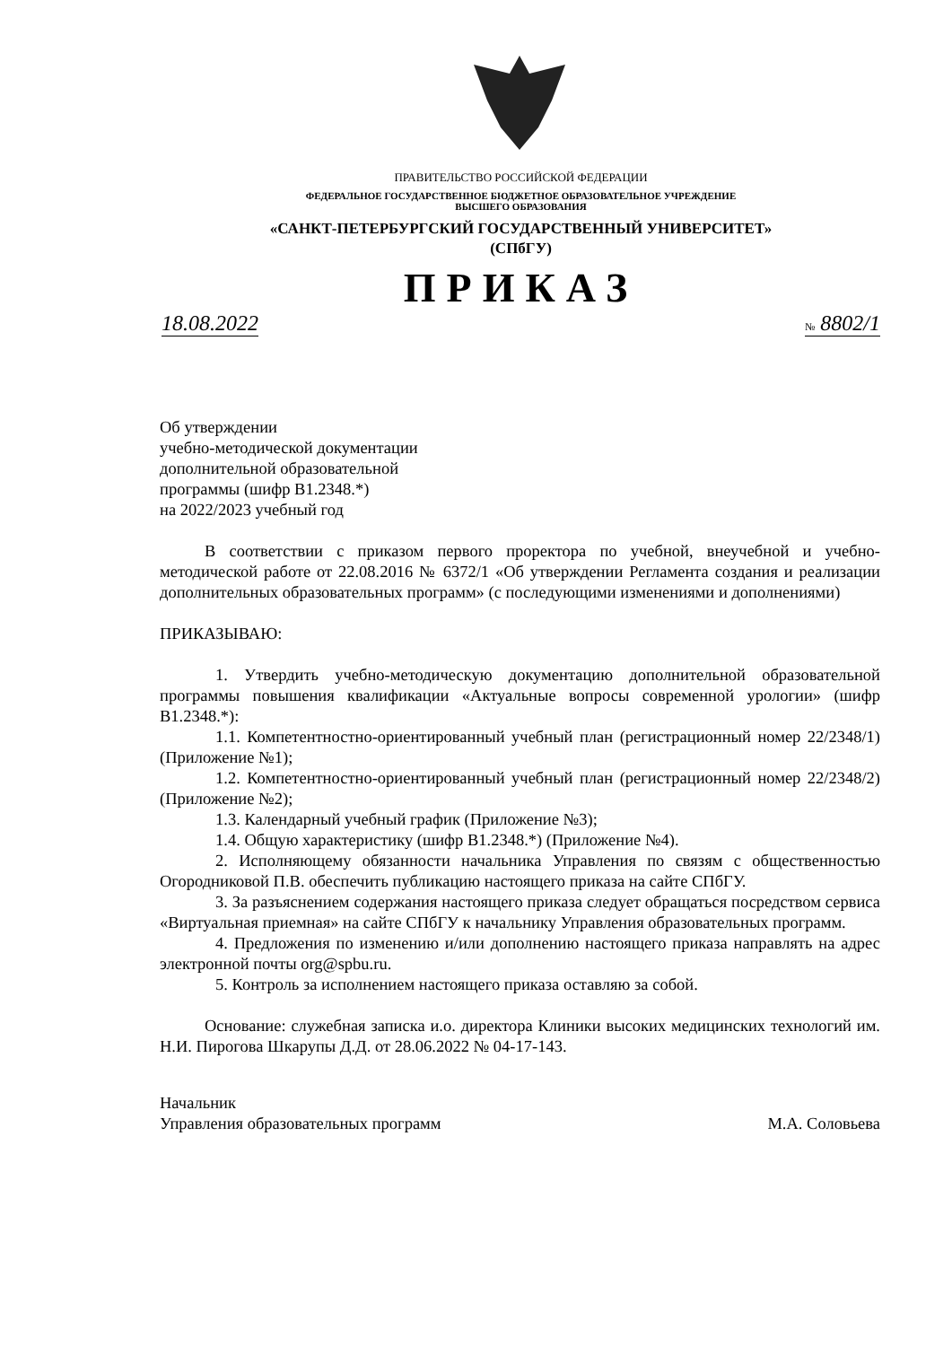ПРАВИТЕЛЬСТВО РОССИЙСКОЙ ФЕДЕРАЦИИ
ФЕДЕРАЛЬНОЕ ГОСУДАРСТВЕННОЕ БЮДЖЕТНОЕ ОБРАЗОВАТЕЛЬНОЕ УЧРЕЖДЕНИЕ
ВЫСШЕГО ОБРАЗОВАНИЯ
«САНКТ-ПЕТЕРБУРГСКИЙ ГОСУДАРСТВЕННЫЙ УНИВЕРСИТЕТ»
(СПбГУ)
ПРИКАЗ
18.08.2022 № 8802/1
Об утверждении
учебно-методической документации
дополнительной образовательной
программы (шифр В1.2348.*)
на 2022/2023 учебный год
В соответствии с приказом первого проректора по учебной, внеучебной и учебно-методической работе от 22.08.2016 № 6372/1 «Об утверждении Регламента создания и реализации дополнительных образовательных программ» (с последующими изменениями и дополнениями)
ПРИКАЗЫВАЮ:
1. Утвердить учебно-методическую документацию дополнительной образовательной программы повышения квалификации «Актуальные вопросы современной урологии» (шифр В1.2348.*):
1.1. Компетентностно-ориентированный учебный план (регистрационный номер 22/2348/1) (Приложение №1);
1.2. Компетентностно-ориентированный учебный план (регистрационный номер 22/2348/2) (Приложение №2);
1.3. Календарный учебный график (Приложение №3);
1.4. Общую характеристику (шифр В1.2348.*) (Приложение №4).
2. Исполняющему обязанности начальника Управления по связям с общественностью Огородниковой П.В. обеспечить публикацию настоящего приказа на сайте СПбГУ.
3. За разъяснением содержания настоящего приказа следует обращаться посредством сервиса «Виртуальная приемная» на сайте СПбГУ к начальнику Управления образовательных программ.
4. Предложения по изменению и/или дополнению настоящего приказа направлять на адрес электронной почты org@spbu.ru.
5. Контроль за исполнением настоящего приказа оставляю за собой.
Основание: служебная записка и.о. директора Клиники высоких медицинских технологий им. Н.И. Пирогова Шкарупы Д.Д. от 28.06.2022 № 04-17-143.
Начальник
Управления образовательных программ
М.А. Соловьева